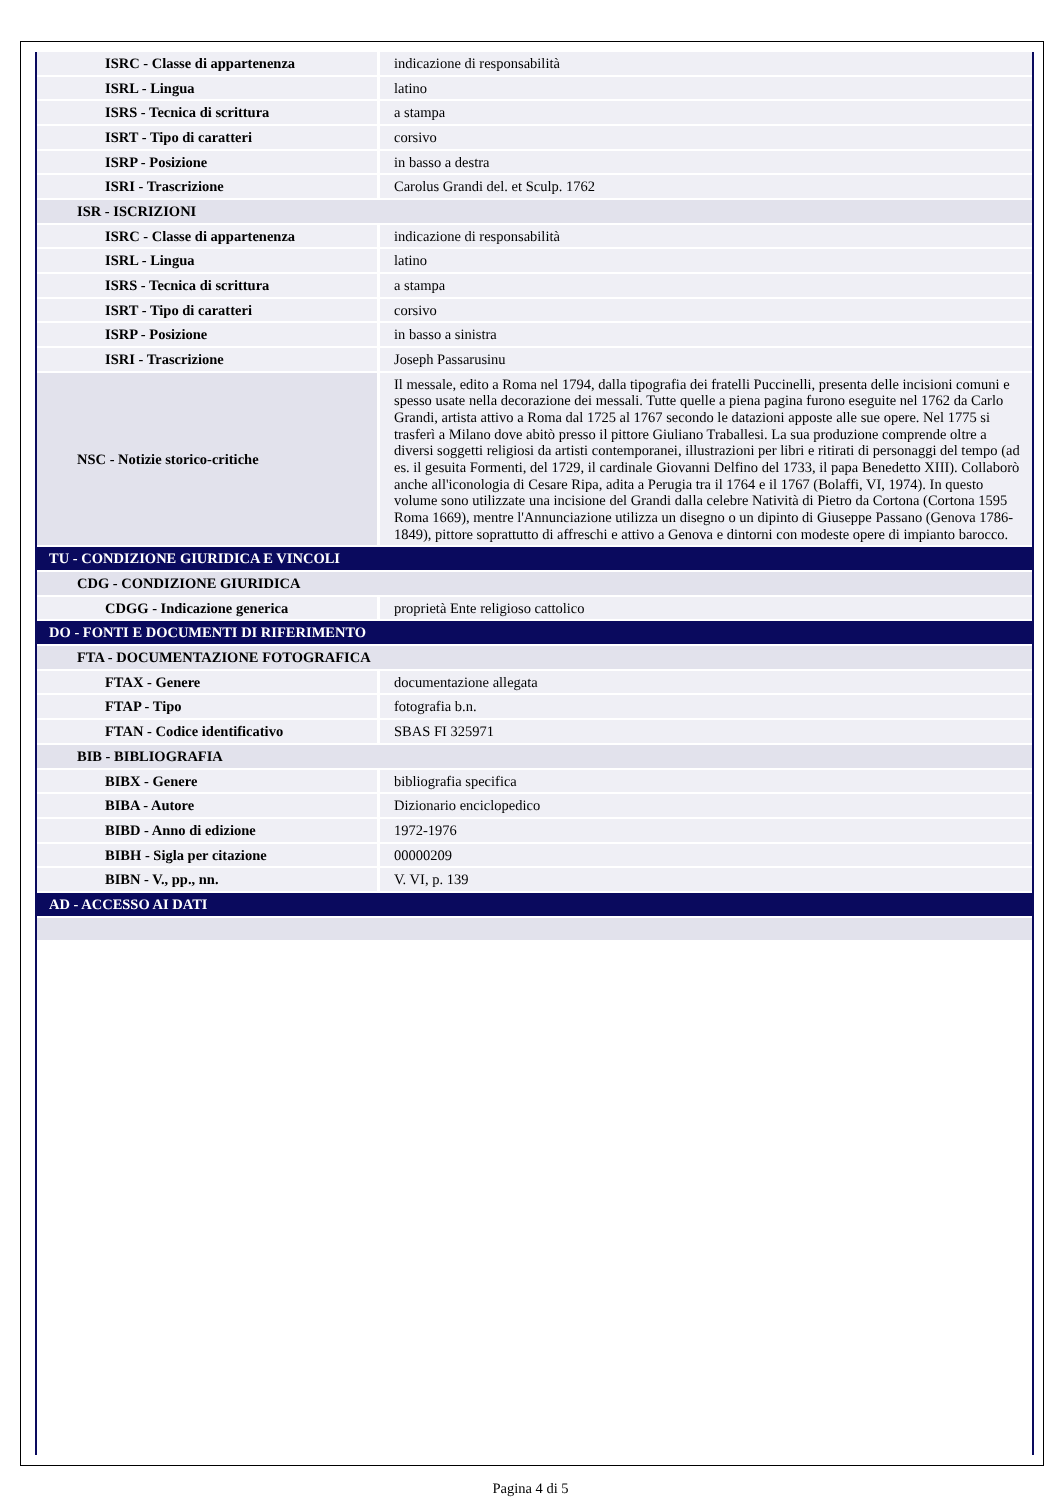| ISRC - Classe di appartenenza | indicazione di responsabilità |
| ISRL - Lingua | latino |
| ISRS - Tecnica di scrittura | a stampa |
| ISRT - Tipo di caratteri | corsivo |
| ISRP - Posizione | in basso a destra |
| ISRI - Trascrizione | Carolus Grandi del. et Sculp. 1762 |
| ISR - ISCRIZIONI | |
| ISRC - Classe di appartenenza | indicazione di responsabilità |
| ISRL - Lingua | latino |
| ISRS - Tecnica di scrittura | a stampa |
| ISRT - Tipo di caratteri | corsivo |
| ISRP - Posizione | in basso a sinistra |
| ISRI - Trascrizione | Joseph Passarusinu |
| NSC - Notizie storico-critiche | Il messale, edito a Roma nel 1794, dalla tipografia dei fratelli Puccinelli, presenta delle incisioni comuni e spesso usate nella decorazione dei messali. Tutte quelle a piena pagina furono eseguite nel 1762 da Carlo Grandi, artista attivo a Roma dal 1725 al 1767 secondo le datazioni apposte alle sue opere. Nel 1775 si trasferì a Milano dove abitò presso il pittore Giuliano Traballesi. La sua produzione comprende oltre a diversi soggetti religiosi da artisti contemporanei, illustrazioni per libri e ritirati di personaggi del tempo (ad es. il gesuita Formenti, del 1729, il cardinale Giovanni Delfino del 1733, il papa Benedetto XIII). Collaborò anche all'iconologia di Cesare Ripa, adita a Perugia tra il 1764 e il 1767 (Bolaffi, VI, 1974). In questo volume sono utilizzate una incisione del Grandi dalla celebre Natività di Pietro da Cortona (Cortona 1595 Roma 1669), mentre l'Annunciazione utilizza un disegno o un dipinto di Giuseppe Passano (Genova 1786-1849), pittore soprattutto di affreschi e attivo a Genova e dintorni con modeste opere di impianto barocco. |
| TU - CONDIZIONE GIURIDICA E VINCOLI | |
| CDG - CONDIZIONE GIURIDICA | |
| CDGG - Indicazione generica | proprietà Ente religioso cattolico |
| DO - FONTI E DOCUMENTI DI RIFERIMENTO | |
| FTA - DOCUMENTAZIONE FOTOGRAFICA | |
| FTAX - Genere | documentazione allegata |
| FTAP - Tipo | fotografia b.n. |
| FTAN - Codice identificativo | SBAS FI 325971 |
| BIB - BIBLIOGRAFIA | |
| BIBX - Genere | bibliografia specifica |
| BIBA - Autore | Dizionario enciclopedico |
| BIBD - Anno di edizione | 1972-1976 |
| BIBH - Sigla per citazione | 00000209 |
| BIBN - V., pp., nn. | V. VI, p. 139 |
| AD - ACCESSO AI DATI | |
Pagina 4 di 5